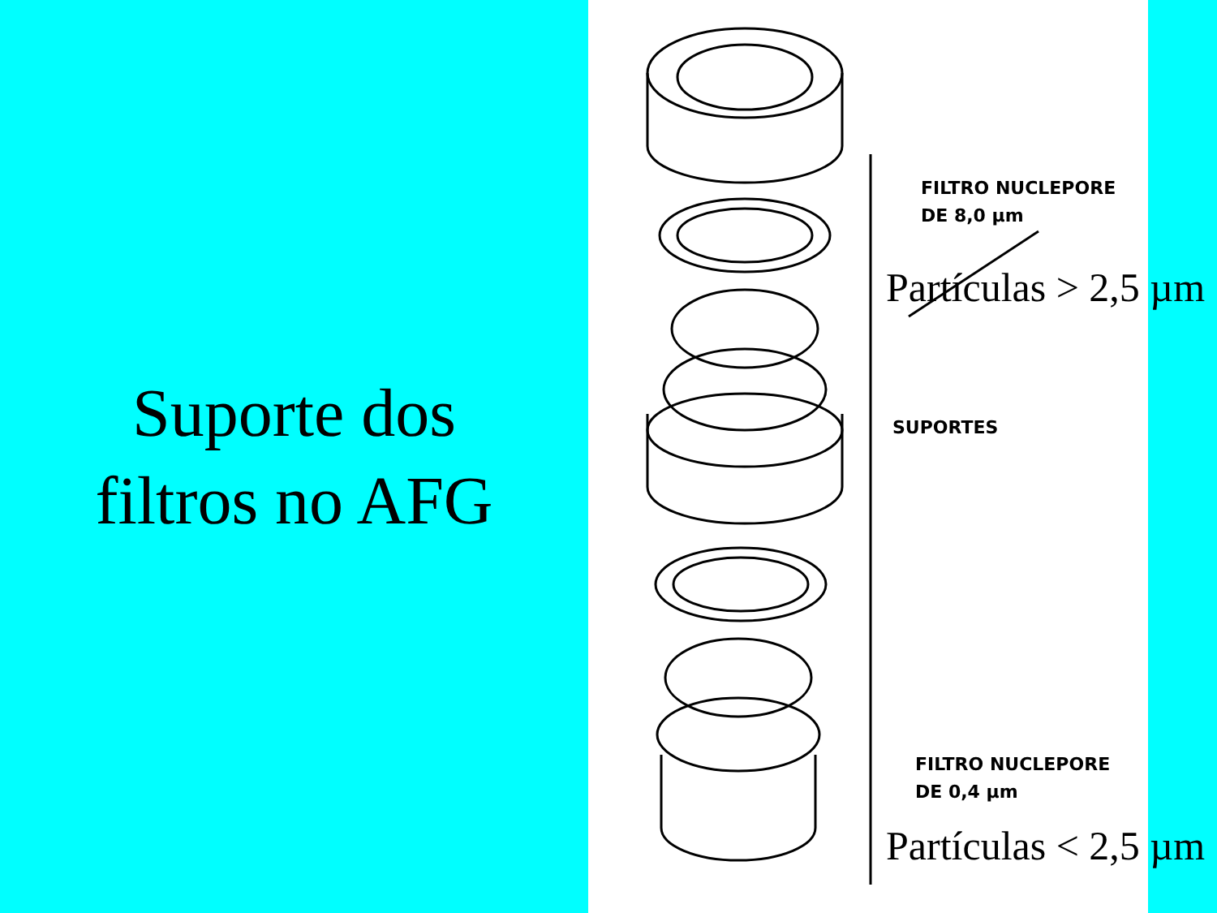Suporte dos
filtros no AFG
FILTRO NUCLEPORE
DE 8,0 µm
SUPORTES
FILTRO NUCLEPORE
DE 0,4 µm
Partículas > 2,5 µm
Partículas < 2,5 µm